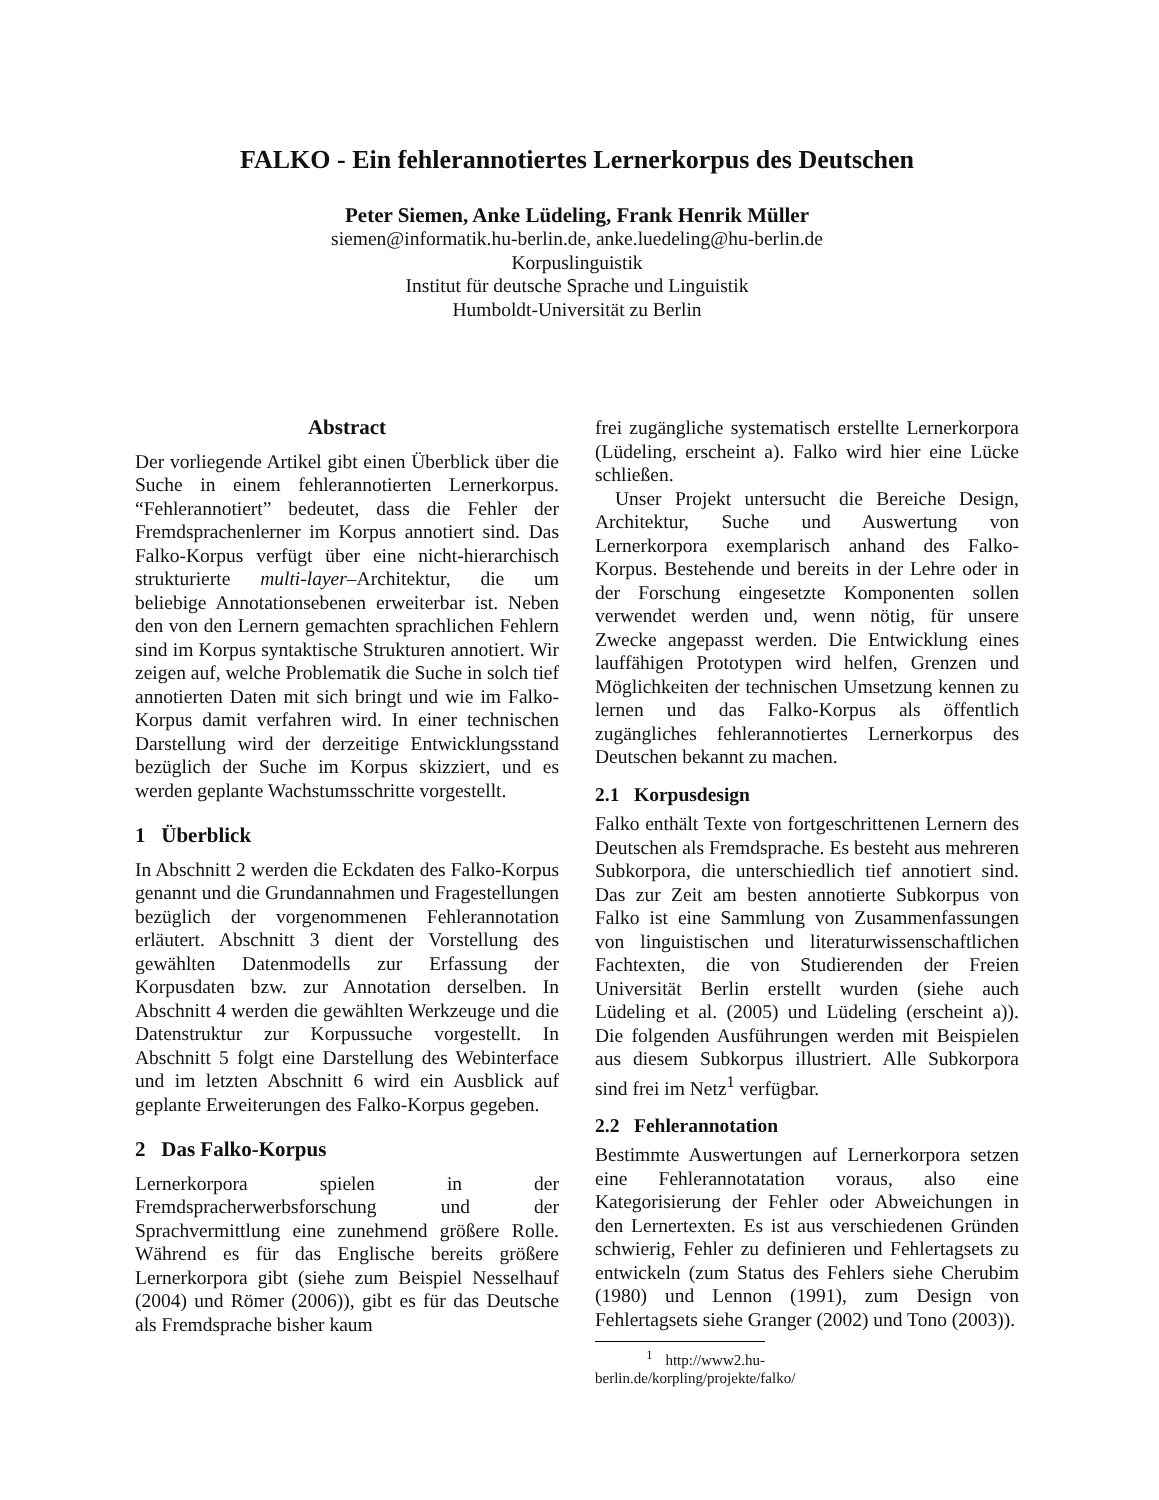FALKO - Ein fehlerannotiertes Lernerkorpus des Deutschen
Peter Siemen, Anke Lüdeling, Frank Henrik Müller
siemen@informatik.hu-berlin.de, anke.luedeling@hu-berlin.de
Korpuslinguistik
Institut für deutsche Sprache und Linguistik
Humboldt-Universität zu Berlin
Abstract
Der vorliegende Artikel gibt einen Überblick über die Suche in einem fehlerannotierten Lernerkorpus. “Fehlerannotiert” bedeutet, dass die Fehler der Fremdsprachenlerner im Korpus annotiert sind. Das Falko-Korpus verfügt über eine nicht-hierarchisch strukturierte multi-layer–Architektur, die um beliebige Annotationsebenen erweiterbar ist. Neben den von den Lernern gemachten sprachlichen Fehlern sind im Korpus syntaktische Strukturen annotiert. Wir zeigen auf, welche Problematik die Suche in solch tief annotierten Daten mit sich bringt und wie im Falko-Korpus damit verfahren wird. In einer technischen Darstellung wird der derzeitige Entwicklungsstand bezüglich der Suche im Korpus skizziert, und es werden geplante Wachstumsschritte vorgestellt.
1 Überblick
In Abschnitt 2 werden die Eckdaten des Falko-Korpus genannt und die Grundannahmen und Fragestellungen bezüglich der vorgenommenen Fehlerannotation erläutert. Abschnitt 3 dient der Vorstellung des gewählten Datenmodells zur Erfassung der Korpusdaten bzw. zur Annotation derselben. In Abschnitt 4 werden die gewählten Werkzeuge und die Datenstruktur zur Korpussuche vorgestellt. In Abschnitt 5 folgt eine Darstellung des Webinterface und im letzten Abschnitt 6 wird ein Ausblick auf geplante Erweiterungen des Falko-Korpus gegeben.
2 Das Falko-Korpus
Lernerkorpora spielen in der Fremdspracherwerbsforschung und der Sprachvermittlung eine zunehmend größere Rolle. Während es für das Englische bereits größere Lernerkorpora gibt (siehe zum Beispiel Nesselhauf (2004) und Römer (2006)), gibt es für das Deutsche als Fremdsprache bisher kaum
frei zugängliche systematisch erstellte Lernerkorpora (Lüdeling, erscheint a). Falko wird hier eine Lücke schließen.
Unser Projekt untersucht die Bereiche Design, Architektur, Suche und Auswertung von Lernerkorpora exemplarisch anhand des Falko-Korpus. Bestehende und bereits in der Lehre oder in der Forschung eingesetzte Komponenten sollen verwendet werden und, wenn nötig, für unsere Zwecke angepasst werden. Die Entwicklung eines lauffähigen Prototypen wird helfen, Grenzen und Möglichkeiten der technischen Umsetzung kennen zu lernen und das Falko-Korpus als öffentlich zugängliches fehlerannotiertes Lernerkorpus des Deutschen bekannt zu machen.
2.1 Korpusdesign
Falko enthält Texte von fortgeschrittenen Lernern des Deutschen als Fremdsprache. Es besteht aus mehreren Subkorpora, die unterschiedlich tief annotiert sind. Das zur Zeit am besten annotierte Subkorpus von Falko ist eine Sammlung von Zusammenfassungen von linguistischen und literaturwissenschaftlichen Fachtexten, die von Studierenden der Freien Universität Berlin erstellt wurden (siehe auch Lüdeling et al. (2005) und Lüdeling (erscheint a)). Die folgenden Ausführungen werden mit Beispielen aus diesem Subkorpus illustriert. Alle Subkorpora sind frei im Netz<sup>1</sup> verfügbar.
2.2 Fehlerannotation
Bestimmte Auswertungen auf Lernerkorpora setzen eine Fehlerannotatation voraus, also eine Kategorisierung der Fehler oder Abweichungen in den Lernertexten. Es ist aus verschiedenen Gründen schwierig, Fehler zu definieren und Fehlertagsets zu entwickeln (zum Status des Fehlers siehe Cherubim (1980) und Lennon (1991), zum Design von Fehlertagsets siehe Granger (2002) und Tono (2003)).
<sup>1</sup> http://www2.hu-berlin.de/korpling/projekte/falko/